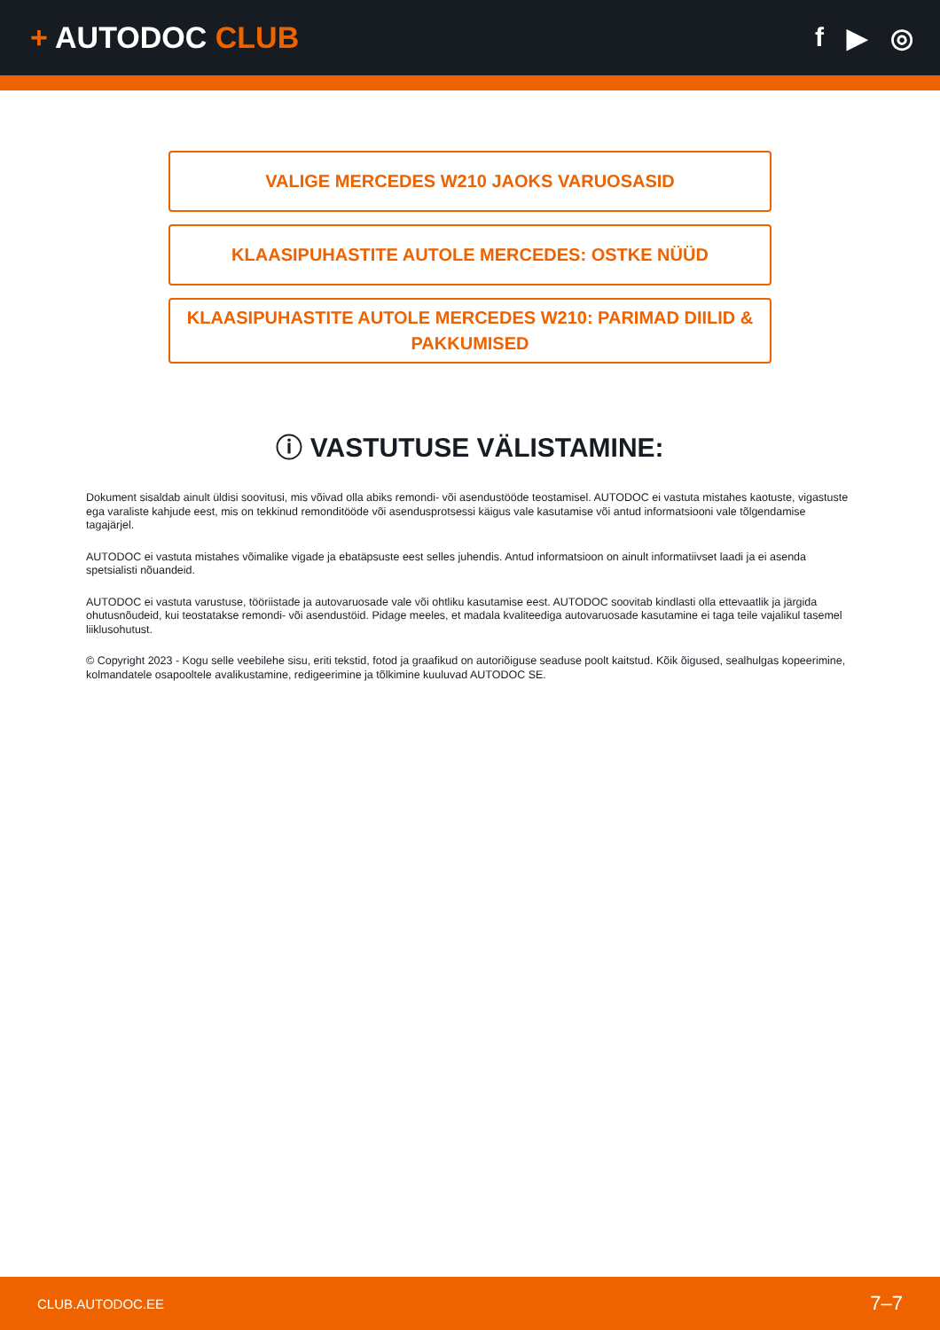+ AUTODOC CLUB f ▶ ◎
VALIGE MERCEDES W210 JAOKS VARUOSASID
KLAASIPUHASTITE AUTOLE MERCEDES: OSTKE NÜÜD
KLAASIPUHASTITE AUTOLE MERCEDES W210: PARIMAD DIILID & PAKKUMISED
ⓘ VASTUTUSE VÄLISTAMINE:
Dokument sisaldab ainult üldisi soovitusi, mis võivad olla abiks remondi- või asendustööde teostamisel. AUTODOC ei vastuta mistahes kaotuste, vigastuste ega varaliste kahjude eest, mis on tekkinud remonditööde või asendusprotsessi käigus vale kasutamise või antud informatsiooni vale tõlgendamise tagajärjel.
AUTODOC ei vastuta mistahes võimalike vigade ja ebatäpsuste eest selles juhendis. Antud informatsioon on ainult informatiivset laadi ja ei asenda spetsialisti nõuandeid.
AUTODOC ei vastuta varustuse, tööriistade ja autovaruosade vale või ohtliku kasutamise eest. AUTODOC soovitab kindlasti olla ettevaatlik ja järgida ohutusnõudeid, kui teostatakse remondi- või asendustöid. Pidage meeles, et madala kvaliteediga autovaruosade kasutamine ei taga teile vajalikul tasemel liiklusohutust.
© Copyright 2023 - Kogu selle veebilehe sisu, eriti tekstid, fotod ja graafikud on autoriõiguse seaduse poolt kaitstud. Kõik õigused, sealhulgas kopeerimine, kolmandatele osapooltele avalikustamine, redigeerimine ja tõlkimine kuuluvad AUTODOC SE.
CLUB.AUTODOC.EE 7–7